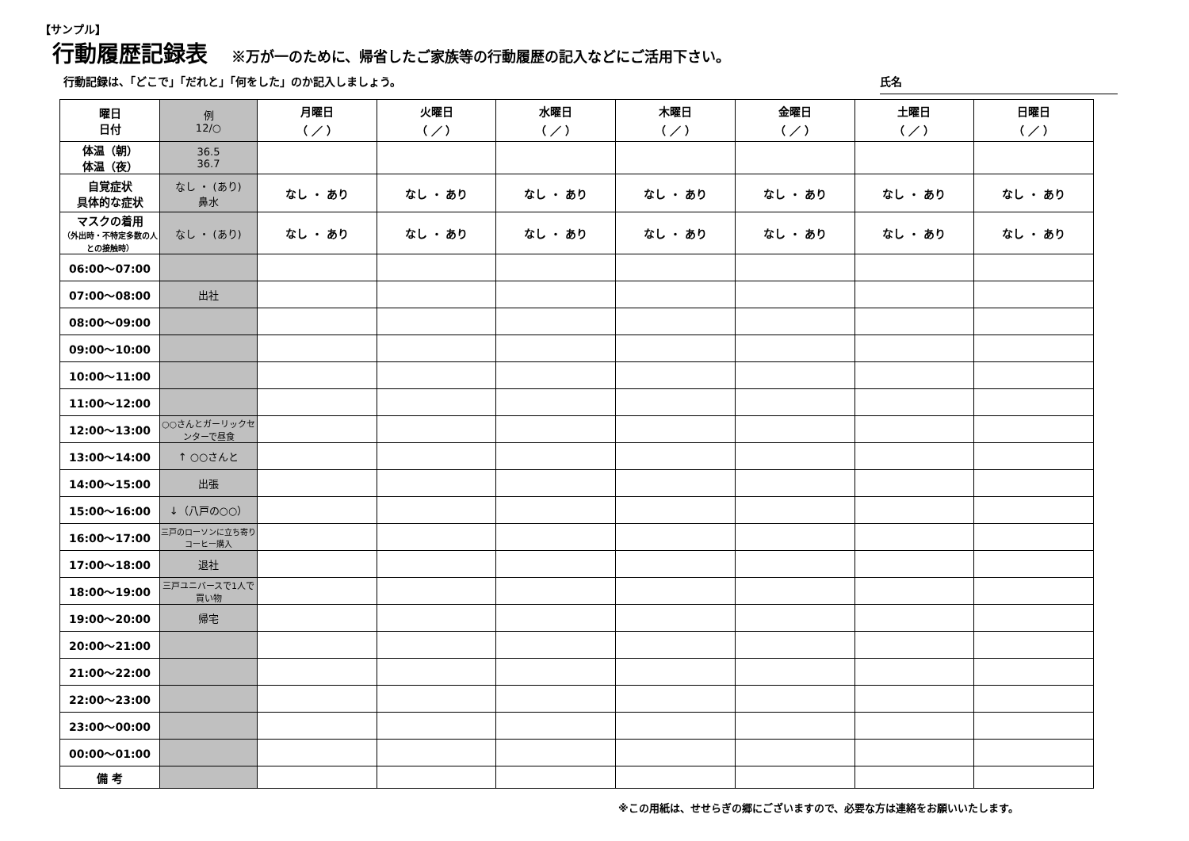【サンプル】
行動履歴記録表
※万が一のために、帰省したご家族等の行動履歴の記入などにご活用下さい。
行動記録は、「どこで」「だれと」「何をした」のか記入しましょう。
氏名
| 曜日 日付 | 例 12/○ | 月曜日 （ ／ ） | 火曜日 （ ／ ） | 水曜日 （ ／ ） | 木曜日 （ ／ ） | 金曜日 （ ／ ） | 土曜日 （ ／ ） | 日曜日 （ ／ ） |
| 体温（朝） 体温（夜） | 36.5 36.7 | | | | | | | |
| 自覚症状 具体的な症状 | なし ・ (あり) 鼻水 | なし ・ あり | なし ・ あり | なし ・ あり | なし ・ あり | なし ・ あり | なし ・ あり | なし ・ あり |
| マスクの着用 （外出時・不特定多数の人との接触時） | なし ・ (あり) | なし ・ あり | なし ・ あり | なし ・ あり | なし ・ あり | なし ・ あり | なし ・ あり | なし ・ あり |
| 06:00～07:00 | | | | | | | | |
| 07:00～08:00 | 出社 | | | | | | | |
| 08:00～09:00 | | | | | | | | |
| 09:00～10:00 | | | | | | | | |
| 10:00～11:00 | | | | | | | | |
| 11:00～12:00 | | | | | | | | |
| 12:00～13:00 | ○○さんとガーリックセンターで昼食 | | | | | | | |
| 13:00～14:00 | ↑ ○○さんと | | | | | | | |
| 14:00～15:00 | 出張 | | | | | | | |
| 15:00～16:00 | ↓（八戸の○○） | | | | | | | |
| 16:00～17:00 | 三戸のローソンに立ち寄りコーヒー購入 | | | | | | | |
| 17:00～18:00 | 退社 | | | | | | | |
| 18:00～19:00 | 三戸ユニバースで1人で買い物 | | | | | | | |
| 19:00～20:00 | 帰宅 | | | | | | | |
| 20:00～21:00 | | | | | | | | |
| 21:00～22:00 | | | | | | | | |
| 22:00～23:00 | | | | | | | | |
| 23:00～00:00 | | | | | | | | |
| 00:00～01:00 | | | | | | | | |
| 備 考 | | | | | | | | |
※この用紙は、せせらぎの郷にございますので、必要な方は連絡をお願いいたします。